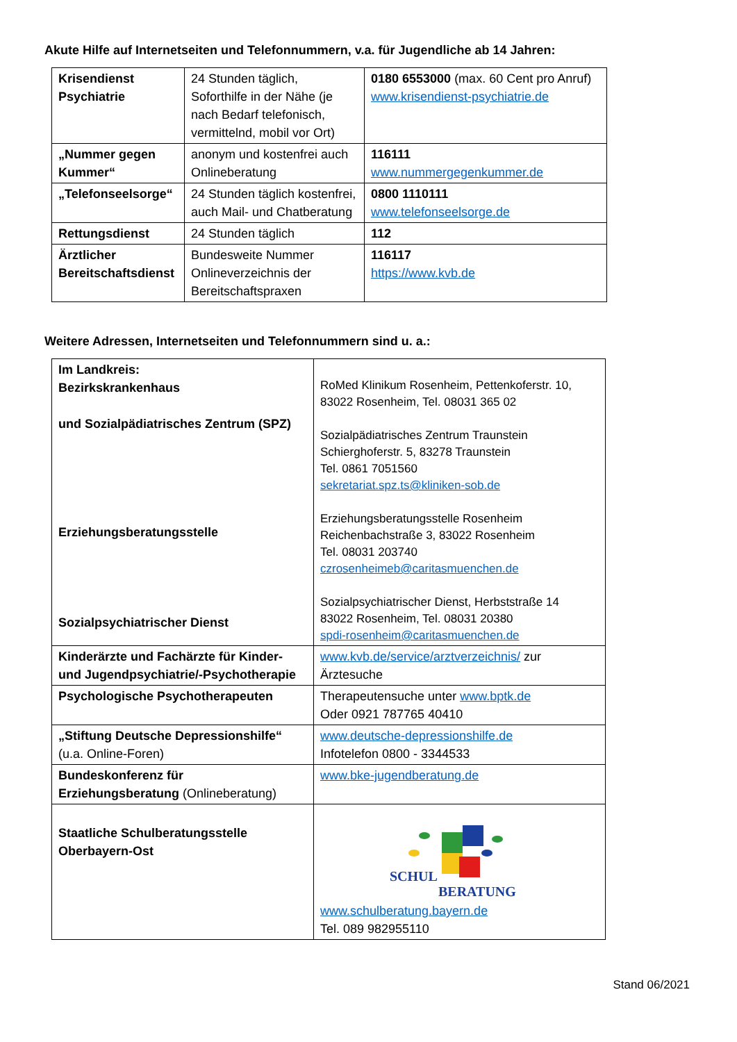Akute Hilfe auf Internetseiten und Telefonnummern, v.a. für Jugendliche ab 14 Jahren:
| Krisendienst Psychiatrie | 24 Stunden täglich, Soforthilfe in der Nähe (je nach Bedarf telefonisch, vermittelnd, mobil vor Ort) | 0180 6553000 (max. 60 Cent pro Anruf) www.krisendienst-psychiatrie.de |
| „Nummer gegen Kummer“ | anonym und kostenfrei auch Onlineberatung | 116111 www.nummergegenkummer.de |
| „Telefonseelsorge“ | 24 Stunden täglich kostenfrei, auch Mail- und Chatberatung | 0800 1110111 www.telefonseelsorge.de |
| Rettungsdienst | 24 Stunden täglich | 112 |
| Ärztlicher Bereitschaftsdienst | Bundesweite Nummer Onlineverzeichnis der Bereitschaftspraxen | 116117 https://www.kvb.de |
Weitere Adressen, Internetseiten und Telefonnummern sind u. a.:
| Im Landkreis: Bezirkskrankenhaus und Sozialpädiatrisches Zentrum (SPZ) Erziehungsberatungsstelle Sozialpsychiatrischer Dienst | RoMed Klinikum Rosenheim, Pettenkoferstr. 10, 83022 Rosenheim, Tel. 08031 365 02 Sozialpädiatrisches Zentrum Traunstein Schierghoferstr. 5, 83278 Traunstein Tel. 0861 7051560 sekretariat.spz.ts@kliniken-sob.de Erziehungsberatungsstelle Rosenheim Reichenbachstraße 3, 83022 Rosenheim Tel. 08031 203740 czrosenheimeb@caritasmuenchen.de Sozialpsychiatrischer Dienst, Herbststraße 14 83022 Rosenheim, Tel. 08031 20380 spdi-rosenheim@caritasmuenchen.de |
| Kinderärzte und Fachärzte für Kinder- und Jugendpsychiatrie/-Psychotherapie | www.kvb.de/service/arztverzeichnis/ zur Ärztesuche |
| Psychologische Psychotherapeuten | Therapeutensuche unter www.bptk.de Oder 0921 787765 40410 |
| „Stiftung Deutsche Depressionshilfe“ (u.a. Online-Foren) | www.deutsche-depressionshilfe.de Infotelefon 0800 - 3344533 |
| Bundeskonferenz für Erziehungsberatung (Onlineberatung) | www.bke-jugendberatung.de |
| Staatliche Schulberatungsstelle Oberbayern-Ost | SCHUL BERATUNG www.schulberatung.bayern.de Tel. 089 982955110 |
Stand 06/2021